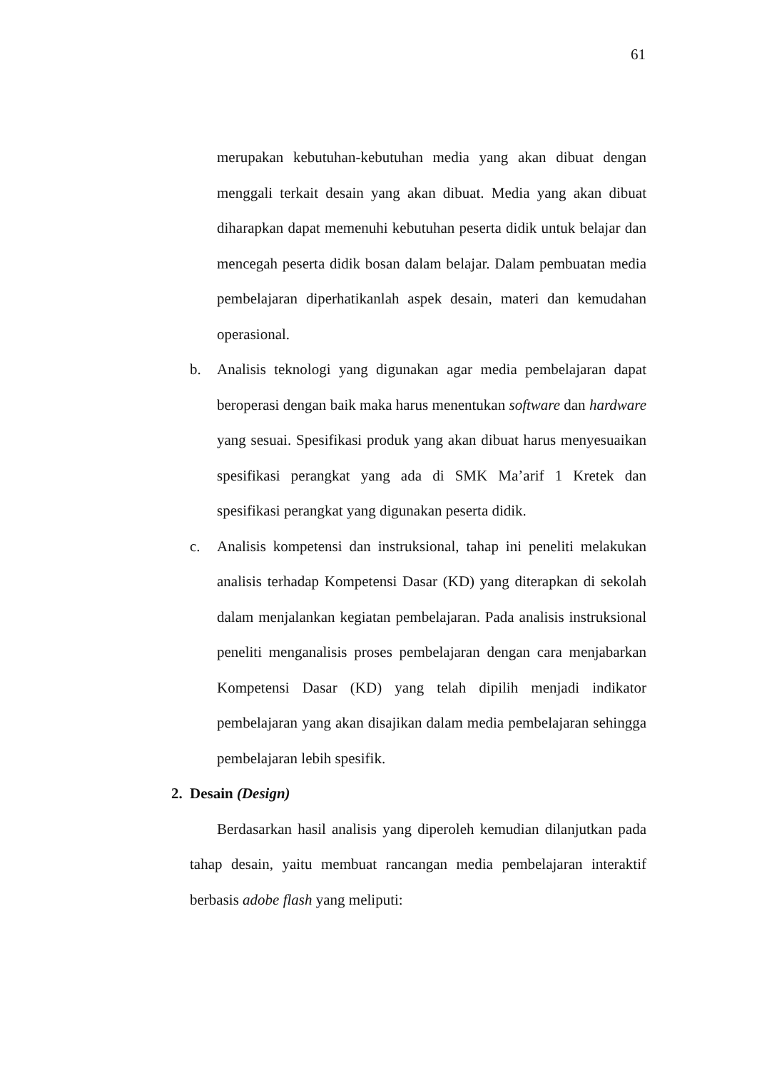61
merupakan kebutuhan-kebutuhan media yang akan dibuat dengan menggali terkait desain yang akan dibuat. Media yang akan dibuat diharapkan dapat memenuhi kebutuhan peserta didik untuk belajar dan mencegah peserta didik bosan dalam belajar. Dalam pembuatan media pembelajaran diperhatikanlah aspek desain, materi dan kemudahan operasional.
b. Analisis teknologi yang digunakan agar media pembelajaran dapat beroperasi dengan baik maka harus menentukan software dan hardware yang sesuai. Spesifikasi produk yang akan dibuat harus menyesuaikan spesifikasi perangkat yang ada di SMK Ma’arif 1 Kretek dan spesifikasi perangkat yang digunakan peserta didik.
c. Analisis kompetensi dan instruksional, tahap ini peneliti melakukan analisis terhadap Kompetensi Dasar (KD) yang diterapkan di sekolah dalam menjalankan kegiatan pembelajaran. Pada analisis instruksional peneliti menganalisis proses pembelajaran dengan cara menjabarkan Kompetensi Dasar (KD) yang telah dipilih menjadi indikator pembelajaran yang akan disajikan dalam media pembelajaran sehingga pembelajaran lebih spesifik.
2. Desain (Design)
Berdasarkan hasil analisis yang diperoleh kemudian dilanjutkan pada tahap desain, yaitu membuat rancangan media pembelajaran interaktif berbasis adobe flash yang meliputi: